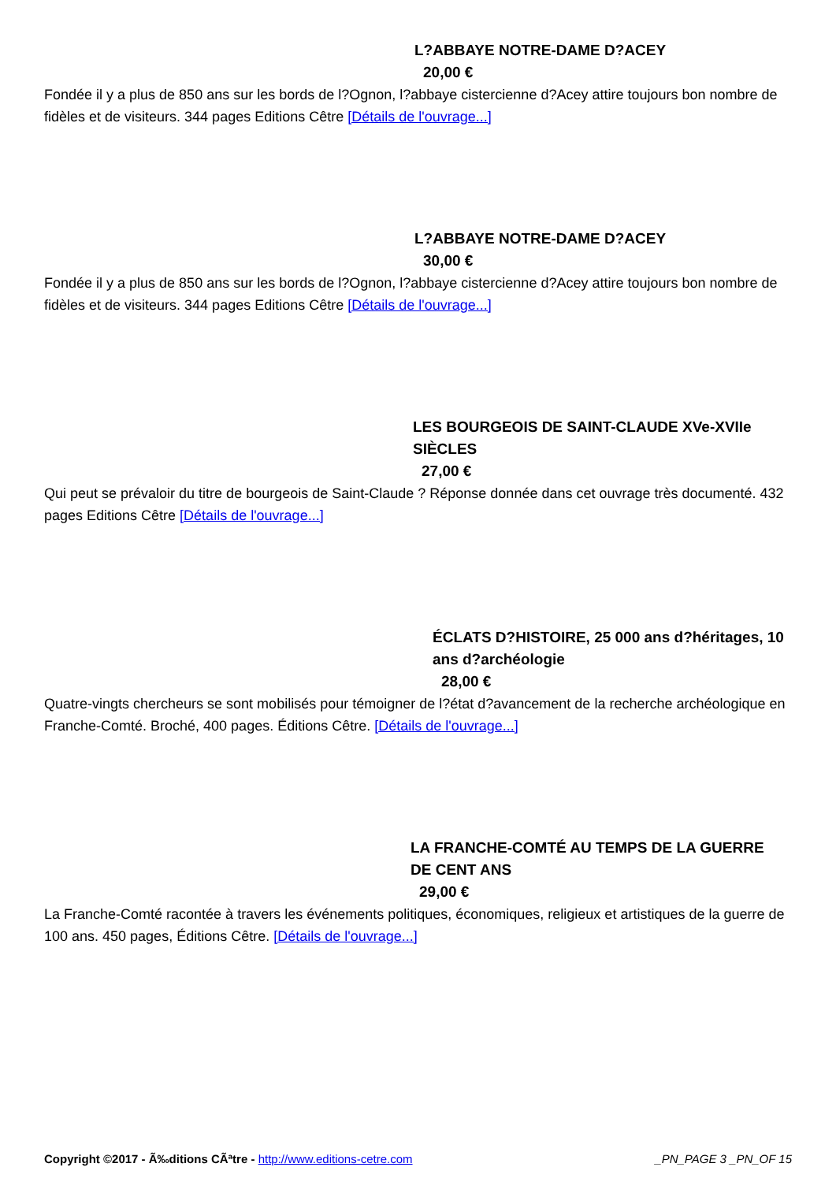L?ABBAYE NOTRE-DAME D?ACEY
20,00 €
Fondée il y a plus de 850 ans sur les bords de l?Ognon, l?abbaye cistercienne d?Acey attire toujours bon nombre de fidèles et de visiteurs. 344 pages Editions Cêtre [Détails de l'ouvrage...]
L?ABBAYE NOTRE-DAME D?ACEY
30,00 €
Fondée il y a plus de 850 ans sur les bords de l?Ognon, l?abbaye cistercienne d?Acey attire toujours bon nombre de fidèles et de visiteurs. 344 pages Editions Cêtre [Détails de l'ouvrage...]
LES BOURGEOIS DE SAINT-CLAUDE XVe-XVIIe SIÈCLES
27,00 €
Qui peut se prévaloir du titre de bourgeois de Saint-Claude ? Réponse donnée dans cet ouvrage très documenté. 432 pages Editions Cêtre [Détails de l'ouvrage...]
ÉCLATS D?HISTOIRE, 25 000 ans d?héritages, 10 ans d?archéologie
28,00 €
Quatre-vingts chercheurs se sont mobilisés pour témoigner de l?état d?avancement de la recherche archéologique en Franche-Comté. Broché, 400 pages. Éditions Cêtre. [Détails de l'ouvrage...]
LA FRANCHE-COMTÉ AU TEMPS DE LA GUERRE DE CENT ANS
29,00 €
La Franche-Comté racontée à travers les événements politiques, économiques, religieux et artistiques de la guerre de 100 ans. 450 pages, Éditions Cêtre. [Détails de l'ouvrage...]
Copyright ©2017 - Ã‰ditions CÃªtre - http://www.editions-cetre.com _PN_PAGE 3 _PN_OF 15